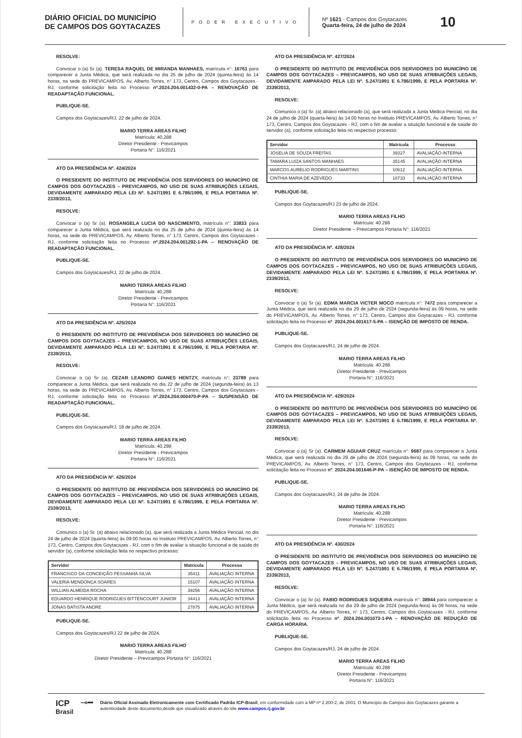DIÁRIO OFICIAL DO MUNICÍPIO
DE CAMPOS DOS GOYTACAZES
PODER EXECUTIVO
Nº 1621 - Campos dos Goytacazes
Quarta-feira, 24 de julho de 2024
10
RESOLVE:
Convocar o (a) Sr (a). TERESA RAQUEL DE MIRANDA MANHAES, matrícula n°: 16761 para comparecer a Junta Médica, que será realizada no dia 25 de julho de 2024 (quinta-feira) às 14 horas, na sede do PREVICAMPOS, Av. Alberto Torres, n° 173, Centro, Campos dos Goytacazes - RJ, conforme solicitação feita no Processo nº.2024.204.001432-0-PA – RENOVAÇÃO DE READAPTAÇÃO FUNCIONAL.
PUBLIQUE-SE.
Campos dos Goytacazes/RJ, 22 de julho de 2024.
MARIO TERRA AREAS FILHO
Matrícula: 40.288
Diretor Presidente - Previcampos
Portaria N°: 116/2021
ATO DA PRESIDÊNCIA Nº. 424/2024
O PRESIDENTE DO INSTITUTO DE PREVIDÊNCIA DOS SERVIDORES DO MUNICÍPIO DE CAMPOS DOS GOYTACAZES – PREVICAMPOS, NO USO DE SUAS ATRIBUIÇÕES LEGAIS, DEVIDAMENTE AMPARADO PELA LEI Nº. 5.247/1991 E 6.786/1999, E PELA PORTARIA Nº. 2339/2013,
RESOLVE:
Convocar o (a) Sr (a). ROSANGELA LUCIA DO NASCIMENTO, matrícula n°: 33833 para comparecer a Junta Médica, que será realizada no dia 25 de julho de 2024 (quinta-feira) às 14 horas, na sede do PREVICAMPOS, Av. Alberto Torres, n° 173, Centro, Campos dos Goytacazes - RJ, conforme solicitação feita no Processo nº.2024.204.001292-1-PA – RENOVAÇÃO DE READAPTAÇÃO FUNCIONAL.
PUBLIQUE-SE.
Campos dos Goytacazes/RJ, 22 de julho de 2024.
MARIO TERRA AREAS FILHO
Matrícula: 40.288
Diretor Presidente - Previcampos
Portaria N°: 116/2021
ATO DA PRESIDÊNCIA Nº. 425/2024
O PRESIDENTE DO INSTITUTO DE PREVIDÊNCIA DOS SERVIDORES DO MUNICÍPIO DE CAMPOS DOS GOYTACAZES – PREVICAMPOS, NO USO DE SUAS ATRIBUIÇÕES LEGAIS, DEVIDAMENTE AMPARADO PELA LEI Nº. 5.247/1991 E 6.786/1999, E PELA PORTARIA Nº. 2339/2013,
RESOLVE:
Convocar o (a) Sr (a). CEZAR LEANDRO GIANES HENTZY, matrícula n°: 23789 para comparecer a Junta Médica, que será realizada no dia 22 de julho de 2024 (segunda-feira) às 13 horas, na sede do PREVICAMPOS, Av. Alberto Torres, n° 173, Centro, Campos dos Goytacazes - RJ, conforme solicitação feita no Processo nº.2024.204.000470-P-PA – SUSPENSÃO DE READAPTAÇÃO FUNCIONAL.
PUBLIQUE-SE.
Campos dos Goytacazes/RJ, 18 de julho de 2024.
MARIO TERRA AREAS FILHO
Matrícula: 40.288
Diretor Presidente - Previcampos
Portaria N°: 116/2021
ATO DA PRESIDÊNCIA Nº. 426/2024
O PRESIDENTE DO INSTITUTO DE PREVIDÊNCIA DOS SERVIDORES DO MUNICÍPIO DE CAMPOS DOS GOYTACAZES – PREVICAMPOS, NO USO DE SUAS ATRIBUIÇÕES LEGAIS, DEVIDAMENTE AMPARADO PELA LEI Nº. 5.247/1991 E 6.786/1999, E PELA PORTARIA Nº. 2339/2013,
RESOLVE:
Comunico o (a) Sr. (a) abaixo relacionado (a), que será realizada a Junta Médica Pericial, no dia 24 de julho de 2024 (quarta-feira) às 09:00 horas no Instituto PREVICAMPOS, Av. Alberto Torres, n° 173, Centro, Campos dos Goytacazes - RJ, com o fim de avaliar a situação funcional e de saúde do servidor (a), conforme solicitação feita no respectivo processo:
| Servidor | Matrícula | Processo |
| --- | --- | --- |
| FRANCISCO DA CONCEIÇÃO PESSANHA SILVA | 35411 | AVALIAÇÃO INTERNA |
| VALERIA MENDONÇA SOARES | 15107 | AVALIAÇÃO INTERNA |
| WILLIAN ALMEIDA ROCHA | 39256 | AVALIAÇÃO INTERNA |
| EDUARDO HENRIQUE RODRIGUES BITTENCOURT JUNIOR | 34413 | AVALIAÇÃO INTERNA |
| JONAS BATISTA ANDRE | 27875 | AVALIAÇÃO INTERNA |
PUBLIQUE-SE.
Campos dos Goytacazes/RJ 22 de julho de 2024.
MARIO TERRA AREAS FILHO
Matrícula: 40.288
Diretor Presidente – Previcampos Portaria N°: 116/2021
ATO DA PRESIDÊNCIA Nº. 427/2024
O PRESIDENTE DO INSTITUTO DE PREVIDÊNCIA DOS SERVIDORES DO MUNICÍPIO DE CAMPOS DOS GOYTACAZES – PREVICAMPOS, NO USO DE SUAS ATRIBUIÇÕES LEGAIS, DEVIDAMENTE AMPARADO PELA LEI Nº. 5.247/1991 E 6.786/1999, E PELA PORTARIA Nº. 2339/2013,
RESOLVE:
Comunico o (a) Sr. (a) abaixo relacionado (a), que será realizada a Junta Médica Pericial, no dia 24 de julho de 2024 (quarta-feira) às 14:00 horas no Instituto PREVICAMPOS, Av. Alberto Torres, n° 173, Centro, Campos dos Goytacazes - RJ, com o fim de avaliar a situação funcional e de saúde do servidor (a), conforme solicitação feita no respectivo processo:
| Servidor | Matrícula | Processo |
| --- | --- | --- |
| JOSELIA DE SOUZA FREITAS | 39327 | AVALIAÇÃO INTERNA |
| TAMARA LUIZA SANTOS MANHAES | 35145 | AVALIAÇÃO INTERNA |
| MARCOS AURELIO RODRIGUES MARTINS | 10612 | AVALIAÇÃO INTERNA |
| CINTHIA MARIA DE AZEVEDO | 18733 | AVALIAÇÃO INTERNA |
PUBLIQUE-SE.
Campos dos Goytacazes/RJ 23 de julho de 2024.
MARIO TERRA AREAS FILHO
Matrícula: 40.288
Diretor Presidente – Previcampos Portaria N°: 116/2021
ATO DA PRESIDÊNCIA Nº. 428/2024
O PRESIDENTE DO INSTITUTO DE PREVIDÊNCIA DOS SERVIDORES DO MUNICÍPIO DE CAMPOS DOS GOYTACAZES – PREVICAMPOS, NO USO DE SUAS ATRIBUIÇÕES LEGAIS, DEVIDAMENTE AMPARADO PELA LEI Nº. 5.247/1991 E 6.786/1999, E PELA PORTARIA Nº. 2339/2013,
RESOLVE:
Convocar o (a) Sr (a). EDMA MARCIA VICTER MOCO matrícula n°: 7472 para comparecer a Junta Médica, que será realizada no dia 29 de julho de 2024 (segunda-feira) às 09 horas, na sede do PREVICAMPOS, Av. Alberto Torres, n° 173, Centro, Campos dos Goytacazes - RJ, conforme solicitação feita no Processo nº. 2024.204.001617-5-PA – ISENÇÃO DE IMPOSTO DE RENDA.
PUBLIQUE-SE.
Campos dos Goytacazes/RJ, 24 de julho de 2024.
MARIO TERRA AREAS FILHO
Matrícula: 40.288
Diretor Presidente - Previcampos
Portaria N°: 116/2021
ATO DA PRESIDÊNCIA Nº. 429/2024
O PRESIDENTE DO INSTITUTO DE PREVIDÊNCIA DOS SERVIDORES DO MUNICÍPIO DE CAMPOS DOS GOYTACAZES – PREVICAMPOS, NO USO DE SUAS ATRIBUIÇÕES LEGAIS, DEVIDAMENTE AMPARADO PELA LEI Nº. 5.247/1991 E 6.786/1999, E PELA PORTARIA Nº. 2339/2013,
RESOLVE:
Convocar o (a) Sr (a). CARMEM AGUIAR CRUZ matrícula n°: 9687 para comparecer a Junta Médica, que será realizada no dia 29 de julho de 2024 (segunda-feira) às 09 horas, na sede do PREVICAMPOS, Av. Alberto Torres, n° 173, Centro, Campos dos Goytacazes - RJ, conforme solicitação feita no Processo nº. 2024.204.001646-P-PA – ISENÇÃO DE IMPOSTO DE RENDA.
PUBLIQUE-SE.
Campos dos Goytacazes/RJ, 24 de julho de 2024.
MARIO TERRA AREAS FILHO
Matrícula: 40.288
Diretor Presidente - Previcampos
Portaria N°: 116/2021
ATO DA PRESIDÊNCIA Nº. 430/2024
O PRESIDENTE DO INSTITUTO DE PREVIDÊNCIA DOS SERVIDORES DO MUNICÍPIO DE CAMPOS DOS GOYTACAZES – PREVICAMPOS, NO USO DE SUAS ATRIBUIÇÕES LEGAIS, DEVIDAMENTE AMPARADO PELA LEI Nº. 5.247/1991 E 6.786/1999, E PELA PORTARIA Nº. 2339/2013,
RESOLVE:
Convocar o (a) Sr (a). FABIO RODRIGUES SIQUEIRA matrícula n°: 38944 para comparecer a Junta Médica, que será realizada no dia 29 de julho de 2024 (segunda-feira) às 09 horas, na sede do PREVICAMPOS, Av. Alberto Torres, n° 173, Centro, Campos dos Goytacazes - RJ, conforme solicitação feita no Processo nº. 2024.204.001073-1-PA – RENOVAÇÃO DE REDUÇÃO DE CARGA HORARIA.
PUBLIQUE-SE.
Campos dos Goytacazes/RJ, 24 de julho de 2024.
MARIO TERRA AREAS FILHO
Matrícula: 40.288
Diretor Presidente - Previcampos
Portaria N°: 116/2021
ICP
Brasil
⊸━
Diário Oficial Assinado Eletronicamente com Certificado Padrão ICP-Brasil, em conformidade com a MP nº 2.200-2, de 2001. O Município de Campos dos Goytacazes garante a autenticidade deste documento,desde que visualizado através do site www.campos.rj.gov.br